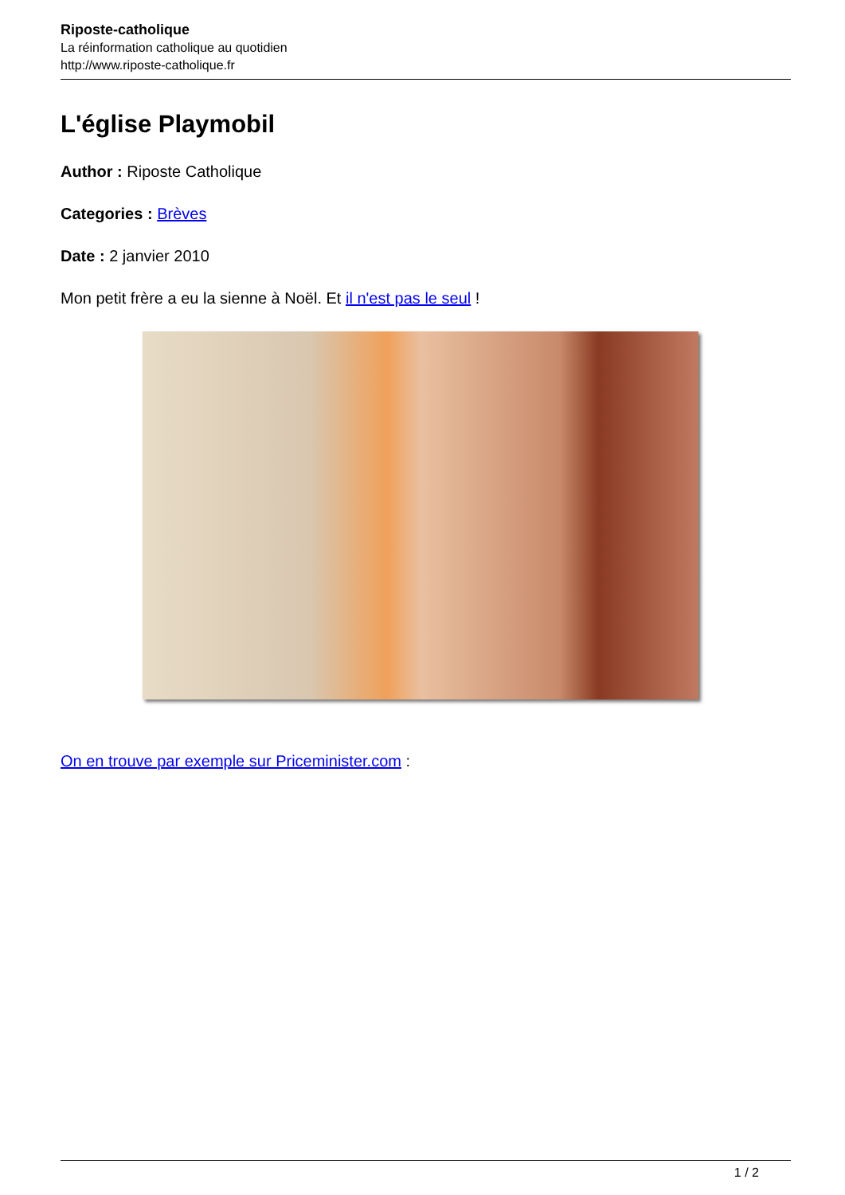Riposte-catholique
La réinformation catholique au quotidien
http://www.riposte-catholique.fr
L'église Playmobil
Author : Riposte Catholique
Categories : Brèves
Date : 2 janvier 2010
Mon petit frère a eu la sienne à Noël. Et il n'est pas le seul !
On en trouve par exemple sur Priceminister.com :
1 / 2